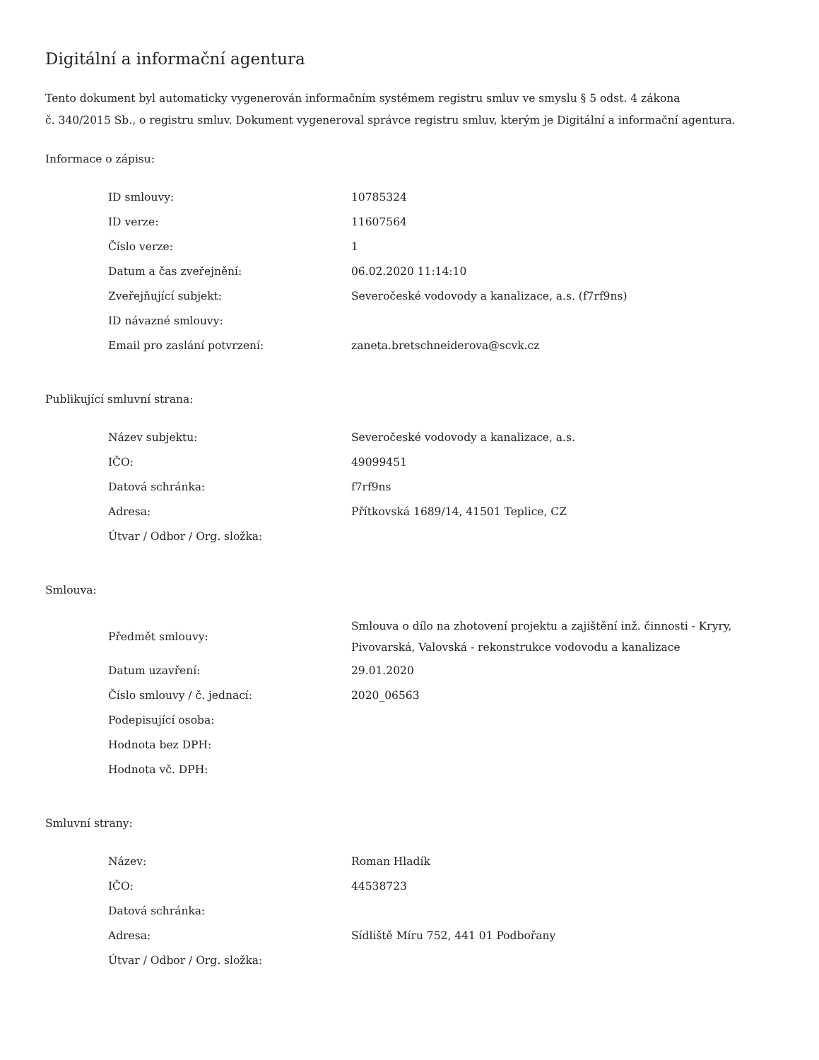Digitální a informační agentura
Tento dokument byl automaticky vygenerován informačním systémem registru smluv ve smyslu § 5 odst. 4 zákona
č. 340/2015 Sb., o registru smluv. Dokument vygeneroval správce registru smluv, kterým je Digitální a informační agentura.
Informace o zápisu:
| ID smlouvy: | 10785324 |
| ID verze: | 11607564 |
| Číslo verze: | 1 |
| Datum a čas zveřejnění: | 06.02.2020 11:14:10 |
| Zveřejňující subjekt: | Severočeské vodovody a kanalizace, a.s. (f7rf9ns) |
| ID návazné smlouvy: | |
| Email pro zaslání potvrzení: | zaneta.bretschneiderova@scvk.cz |
Publikující smluvní strana:
| Název subjektu: | Severočeské vodovody a kanalizace, a.s. |
| IČO: | 49099451 |
| Datová schránka: | f7rf9ns |
| Adresa: | Přítkovská 1689/14, 41501 Teplice, CZ |
| Útvar / Odbor / Org. složka: | |
Smlouva:
| Předmět smlouvy: | Smlouva o dílo na zhotovení projektu a zajištění inž. činnosti - Kryry, Pivovarská, Valovská - rekonstrukce vodovodu a kanalizace |
| Datum uzavření: | 29.01.2020 |
| Číslo smlouvy / č. jednací: | 2020_06563 |
| Podepisující osoba: | |
| Hodnota bez DPH: | |
| Hodnota vč. DPH: | |
Smluvní strany:
| Název: | Roman Hladík |
| IČO: | 44538723 |
| Datová schránka: | |
| Adresa: | Sídliště Míru 752, 441 01 Podbořany |
| Útvar / Odbor / Org. složka: | |